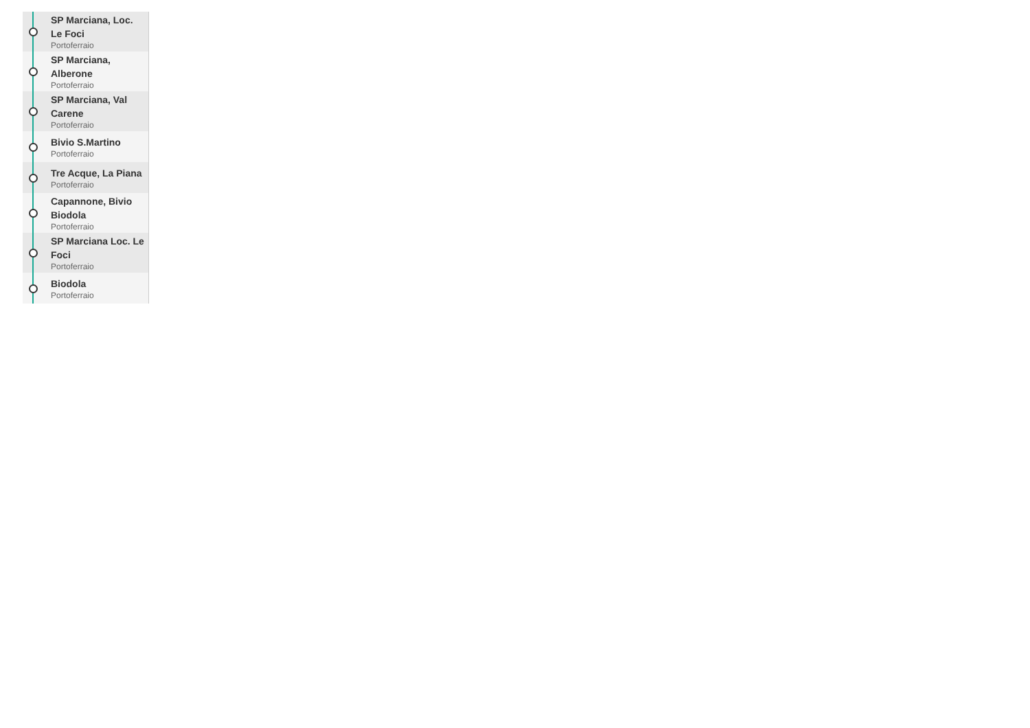SP Marciana, Loc. Le Foci
Portoferraio
SP Marciana, Alberone
Portoferraio
SP Marciana, Val Carene
Portoferraio
Bivio S.Martino
Portoferraio
Tre Acque, La Piana
Portoferraio
Capannone, Bivio Biodola
Portoferraio
SP Marciana Loc. Le Foci
Portoferraio
Biodola
Portoferraio